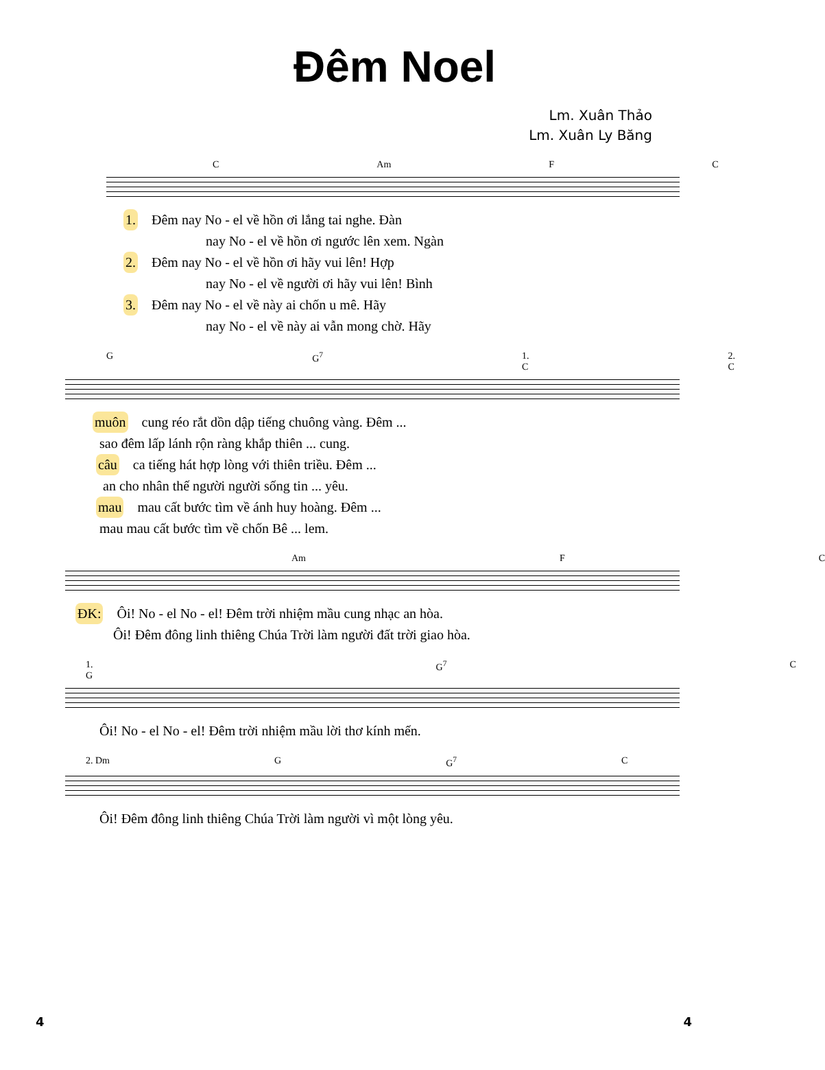Đêm Noel
Lm. Xuân Thảo
Lm. Xuân Ly Băng
C Am F C
1. Đêm nay No - el về hồn ơi lắng tai nghe. Đàn
nay No - el về hồn ơi ngước lên xem. Ngàn
2. Đêm nay No - el về hồn ơi hãy vui lên! Hợp
nay No - el về người ơi hãy vui lên! Bình
3. Đêm nay No - el về này ai chốn u mê. Hãy
nay No - el về này ai vẫn mong chờ. Hãy
G G<sup>7</sup> 1. C 2. C
muôn cung réo rắt dồn dập tiếng chuông vàng. Đêm ...
sao đêm lấp lánh rộn ràng khắp thiên ... cung.
câu ca tiếng hát hợp lòng với thiên triều. Đêm ...
an cho nhân thế người người sống tin ... yêu.
mau mau cất bước tìm về ánh huy hoàng. Đêm ...
mau mau cất bước tìm về chốn Bê ... lem.
Am F C
ĐK: Ôi! No - el No - el! Đêm trời nhiệm mầu cung nhạc an hòa.
Ôi! Đêm đông linh thiêng Chúa Trời làm người đất trời giao hòa.
1. G G<sup>7</sup> C
Ôi! No - el No - el! Đêm trời nhiệm mầu lời thơ kính mến.
2. Dm G G<sup>7</sup> C
Ôi! Đêm đông linh thiêng Chúa Trời làm người vì một lòng yêu.
4 4